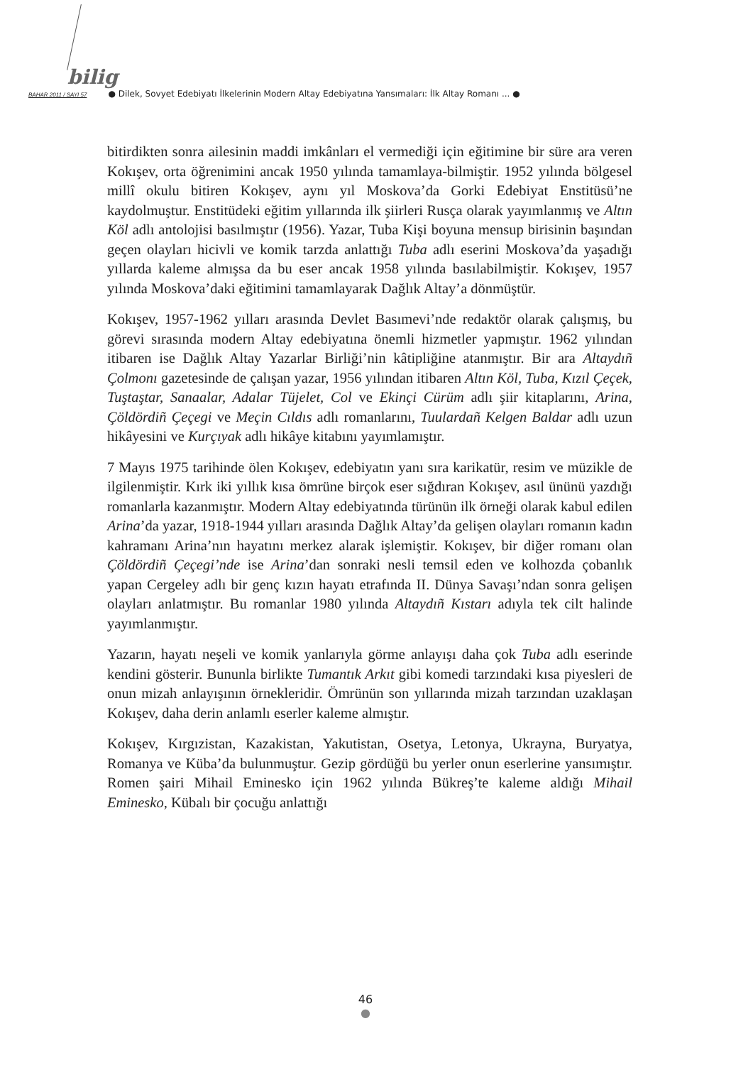bilig
BAHAR 2011 / SAYI 57 ● Dilek, Sovyet Edebiyatı İlkelerinin Modern Altay Edebiyatına Yansımaları: İlk Altay Romanı ... ●
bitirdikten sonra ailesinin maddi imkânları el vermediği için eğitimine bir süre ara veren Kokışev, orta öğrenimini ancak 1950 yılında tamamlaya-bilmiştir. 1952 yılında bölgesel millî okulu bitiren Kokışev, aynı yıl Moskova’da Gorki Edebiyat Enstitüsü’ne kaydolmuştur. Enstitüdeki eğitim yıllarında ilk şiirleri Rusça olarak yayımlanmış ve Altın Köl adlı antolojisi basılmıştır (1956). Yazar, Tuba Kişi boyuna mensup birisinin başından geçen olayları hicivli ve komik tarzda anlattığı Tuba adlı eserini Moskova’da yaşadığı yıllarda kaleme almışsa da bu eser ancak 1958 yılında basılabilmiştir. Kokışev, 1957 yılında Moskova’daki eğitimini tamamlayarak Dağlık Altay’a dönmüştür.
Kokışev, 1957-1962 yılları arasında Devlet Basımevi’nde redaktör olarak çalışmış, bu görevi sırasında modern Altay edebiyatına önemli hizmetler yapmıştır. 1962 yılından itibaren ise Dağlık Altay Yazarlar Birliği’nin kâtipliğine atanmıştır. Bir ara Altaydıñ Çolmonı gazetesinde de çalışan yazar, 1956 yılından itibaren Altın Köl, Tuba, Kızıl Çeçek, Tuştaştar, Sanaalar, Adalar Tüjelet, Col ve Ekinçi Cürüm adlı şiir kitaplarını, Arina, Çöldördiñ Çeçegi ve Meçin Cıldıs adlı romanlarını, Tuulardañ Kelgen Baldar adlı uzun hikâyesini ve Kurçıyak adlı hikâye kitabını yayımlamıştır.
7 Mayıs 1975 tarihinde ölen Kokışev, edebiyatın yanı sıra karikatür, resim ve müzikle de ilgilenmiştir. Kırk iki yıllık kısa ömrüne birçok eser sığdıran Kokışev, asıl ününü yazdığı romanlarla kazanmıştır. Modern Altay edebiyatında türünün ilk örneği olarak kabul edilen Arina’da yazar, 1918-1944 yılları arasında Dağlık Altay’da gelişen olayları romanın kadın kahramanı Arina’nın hayatını merkez alarak işlemiştir. Kokışev, bir diğer romanı olan Çöldördiñ Çeçegi’nde ise Arina’dan sonraki nesli temsil eden ve kolhozda çobanlık yapan Cergeley adlı bir genç kızın hayatı etrafında II. Dünya Savaşı’ndan sonra gelişen olayları anlatmıştır. Bu romanlar 1980 yılında Altaydıñ Kıstarı adıyla tek cilt halinde yayımlanmıştır.
Yazarın, hayatı neşeli ve komik yanlarıyla görme anlayışı daha çok Tuba adlı eserinde kendini gösterir. Bununla birlikte Tumantık Arkıt gibi komedi tarzındaki kısa piyesleri de onun mizah anlayışının örnekleridir. Ömrünün son yıllarında mizah tarzından uzaklaşan Kokışev, daha derin anlamlı eserler kaleme almıştır.
Kokışev, Kırgızistan, Kazakistan, Yakutistan, Osetya, Letonya, Ukrayna, Buryatya, Romanya ve Küba’da bulunmuştur. Gezip gördüğü bu yerler onun eserlerine yansımıştır. Romen şairi Mihail Eminesko için 1962 yılında Bükreş’te kaleme aldığı Mihail Eminesko, Kübalı bir çocuğu anlattığı
46
●